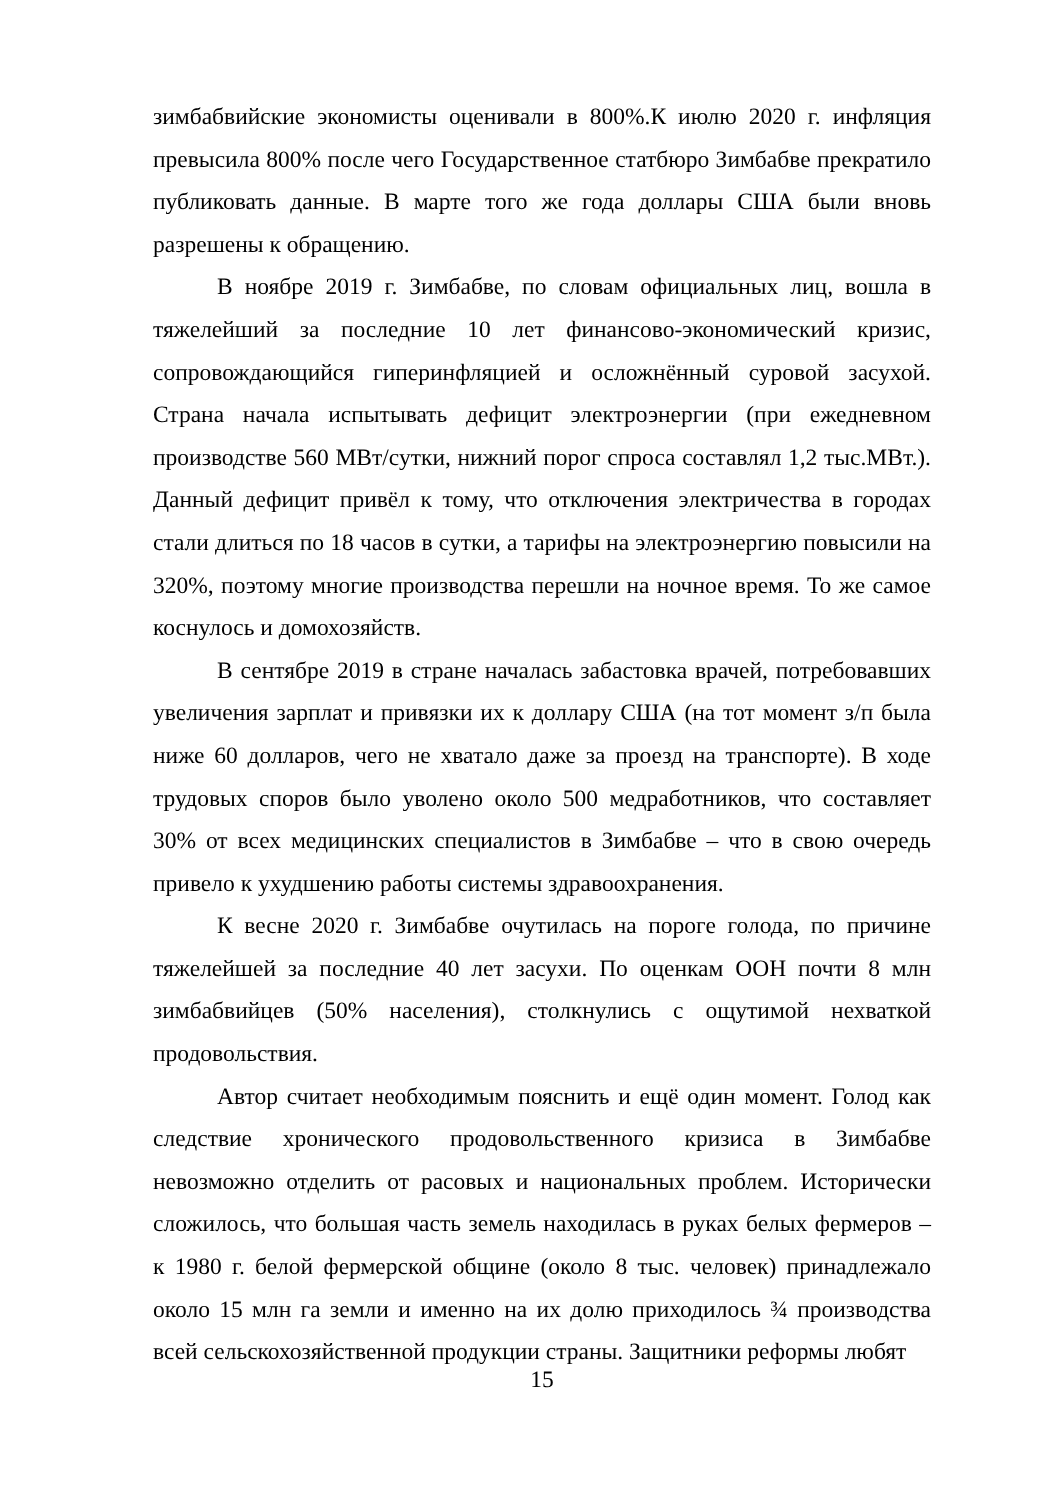зимбабвийские экономисты оценивали в 800%.К июлю 2020 г. инфляция превысила 800% после чего Государственное статбюро Зимбабве прекратило публиковать данные. В марте того же года доллары США были вновь разрешены к обращению.
В ноябре 2019 г. Зимбабве, по словам официальных лиц, вошла в тяжелейший за последние 10 лет финансово-экономический кризис, сопровождающийся гиперинфляцией и осложнённый суровой засухой. Страна начала испытывать дефицит электроэнергии (при ежедневном производстве 560 МВт/сутки, нижний порог спроса составлял 1,2 тыс.МВт.). Данный дефицит привёл к тому, что отключения электричества в городах стали длиться по 18 часов в сутки, а тарифы на электроэнергию повысили на 320%, поэтому многие производства перешли на ночное время. То же самое коснулось и домохозяйств.
В сентябре 2019 в стране началась забастовка врачей, потребовавших увеличения зарплат и привязки их к доллару США (на тот момент з/п была ниже 60 долларов, чего не хватало даже за проезд на транспорте). В ходе трудовых споров было уволено около 500 медработников, что составляет 30% от всех медицинских специалистов в Зимбабве – что в свою очередь привело к ухудшению работы системы здравоохранения.
К весне 2020 г. Зимбабве очутилась на пороге голода, по причине тяжелейшей за последние 40 лет засухи. По оценкам ООН почти 8 млн зимбабвийцев (50% населения), столкнулись с ощутимой нехваткой продовольствия.
Автор считает необходимым пояснить и ещё один момент. Голод как следствие хронического продовольственного кризиса в Зимбабве невозможно отделить от расовых и национальных проблем. Исторически сложилось, что большая часть земель находилась в руках белых фермеров – к 1980 г. белой фермерской общине (около 8 тыс. человек) принадлежало около 15 млн га земли и именно на их долю приходилось ¾ производства всей сельскохозяйственной продукции страны. Защитники реформы любят
15